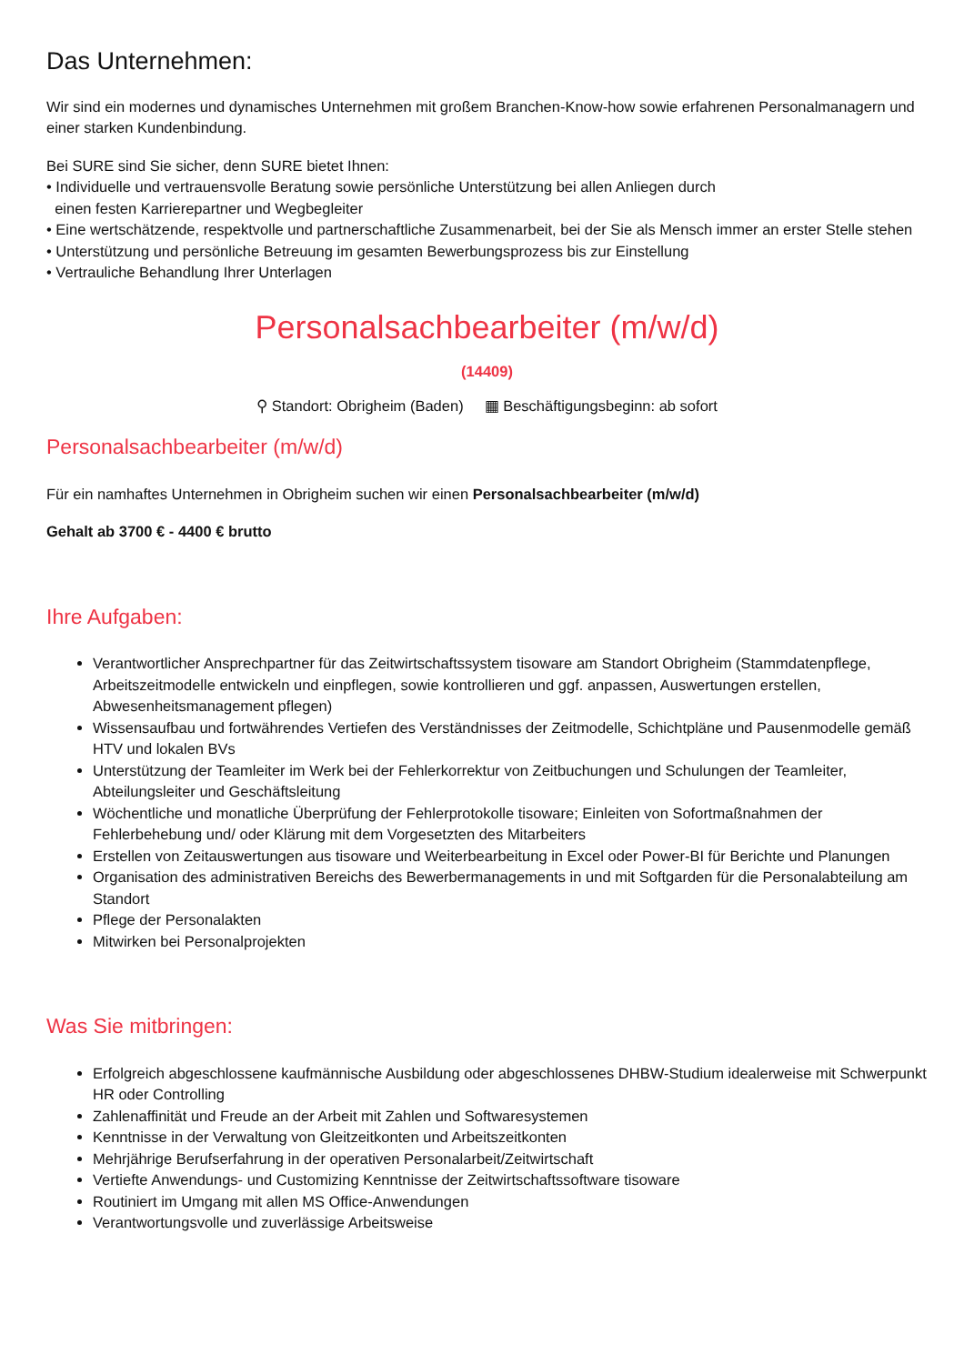Das Unternehmen:
Wir sind ein modernes und dynamisches Unternehmen mit großem Branchen-Know-how sowie erfahrenen Personalmanagern und einer starken Kundenbindung.
Bei SURE sind Sie sicher, denn SURE bietet Ihnen:
• Individuelle und vertrauensvolle Beratung sowie persönliche Unterstützung bei allen Anliegen durch
einen festen Karrierepartner und Wegbegleiter
• Eine wertschätzende, respektvolle und partnerschaftliche Zusammenarbeit, bei der Sie als Mensch immer an erster Stelle stehen
• Unterstützung und persönliche Betreuung im gesamten Bewerbungsprozess bis zur Einstellung
• Vertrauliche Behandlung Ihrer Unterlagen
Personalsachbearbeiter (m/w/d)
(14409)
⚲ Standort: Obrigheim (Baden) ▦ Beschäftigungsbeginn: ab sofort
Personalsachbearbeiter (m/w/d)
Für ein namhaftes Unternehmen in Obrigheim suchen wir einen Personalsachbearbeiter (m/w/d)
Gehalt ab 3700 € - 4400 € brutto
Ihre Aufgaben:
Verantwortlicher Ansprechpartner für das Zeitwirtschaftssystem tisoware am Standort Obrigheim (Stammdatenpflege, Arbeitszeitmodelle entwickeln und einpflegen, sowie kontrollieren und ggf. anpassen, Auswertungen erstellen, Abwesenheitsmanagement pflegen)
Wissensaufbau und fortwährendes Vertiefen des Verständnisses der Zeitmodelle, Schichtpläne und Pausenmodelle gemäß HTV und lokalen BVs
Unterstützung der Teamleiter im Werk bei der Fehlerkorrektur von Zeitbuchungen und Schulungen der Teamleiter, Abteilungsleiter und Geschäftsleitung
Wöchentliche und monatliche Überprüfung der Fehlerprotokolle tisoware; Einleiten von Sofortmaßnahmen der Fehlerbehebung und/ oder Klärung mit dem Vorgesetzten des Mitarbeiters
Erstellen von Zeitauswertungen aus tisoware und Weiterbearbeitung in Excel oder Power-BI für Berichte und Planungen
Organisation des administrativen Bereichs des Bewerbermanagements in und mit Softgarden für die Personalabteilung am Standort
Pflege der Personalakten
Mitwirken bei Personalprojekten
Was Sie mitbringen:
Erfolgreich abgeschlossene kaufmännische Ausbildung oder abgeschlossenes DHBW-Studium idealerweise mit Schwerpunkt HR oder Controlling
Zahlenaffinität und Freude an der Arbeit mit Zahlen und Softwaresystemen
Kenntnisse in der Verwaltung von Gleitzeitkonten und Arbeitszeitkonten
Mehrjährige Berufserfahrung in der operativen Personalarbeit/Zeitwirtschaft
Vertiefte Anwendungs- und Customizing Kenntnisse der Zeitwirtschaftssoftware tisoware
Routiniert im Umgang mit allen MS Office-Anwendungen
Verantwortungsvolle und zuverlässige Arbeitsweise